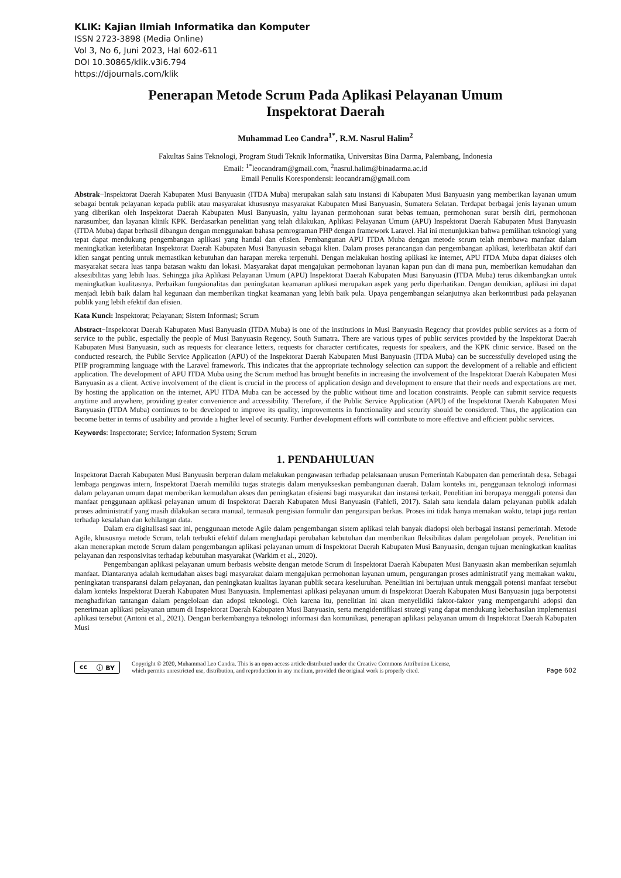KLIK: Kajian Ilmiah Informatika dan Komputer
ISSN 2723-3898 (Media Online)
Vol 3, No 6, Juni 2023, Hal 602-611
DOI 10.30865/klik.v3i6.794
https://djournals.com/klik
Penerapan Metode Scrum Pada Aplikasi Pelayanan Umum
Inspektorat Daerah
Muhammad Leo Candra<sup>1*</sup>, R.M. Nasrul Halim<sup>2</sup>
Fakultas Sains Teknologi, Program Studi Teknik Informatika, Universitas Bina Darma, Palembang, Indonesia
Email: <sup>1*</sup>leocandram@gmail.com, <sup>2</sup>nasrul.halim@binadarma.ac.id
Email Penulis Korespondensi: leocandram@gmail.com
Abstrak−Inspektorat Daerah Kabupaten Musi Banyuasin (ITDA Muba) merupakan salah satu instansi di Kabupaten Musi Banyuasin yang memberikan layanan umum sebagai bentuk pelayanan kepada publik atau masyarakat khususnya masyarakat Kabupaten Musi Banyuasin, Sumatera Selatan. Terdapat berbagai jenis layanan umum yang diberikan oleh Inspektorat Daerah Kabupaten Musi Banyuasin, yaitu layanan permohonan surat bebas temuan, permohonan surat bersih diri, permohonan narasumber, dan layanan klinik KPK. Berdasarkan penelitian yang telah dilakukan, Aplikasi Pelayanan Umum (APU) Inspektorat Daerah Kabupaten Musi Banyuasin (ITDA Muba) dapat berhasil dibangun dengan menggunakan bahasa pemrograman PHP dengan framework Laravel. Hal ini menunjukkan bahwa pemilihan teknologi yang tepat dapat mendukung pengembangan aplikasi yang handal dan efisien. Pembangunan APU ITDA Muba dengan metode scrum telah membawa manfaat dalam meningkatkan keterlibatan Inspektorat Daerah Kabupaten Musi Banyuasin sebagai klien. Dalam proses perancangan dan pengembangan aplikasi, keterlibatan aktif dari klien sangat penting untuk memastikan kebutuhan dan harapan mereka terpenuhi. Dengan melakukan hosting aplikasi ke internet, APU ITDA Muba dapat diakses oleh masyarakat secara luas tanpa batasan waktu dan lokasi. Masyarakat dapat mengajukan permohonan layanan kapan pun dan di mana pun, memberikan kemudahan dan aksesibilitas yang lebih luas. Sehingga jika Aplikasi Pelayanan Umum (APU) Inspektorat Daerah Kabupaten Musi Banyuasin (ITDA Muba) terus dikembangkan untuk meningkatkan kualitasnya. Perbaikan fungsionalitas dan peningkatan keamanan aplikasi merupakan aspek yang perlu diperhatikan. Dengan demikian, aplikasi ini dapat menjadi lebih baik dalam hal kegunaan dan memberikan tingkat keamanan yang lebih baik pula. Upaya pengembangan selanjutnya akan berkontribusi pada pelayanan publik yang lebih efektif dan efisien.
Kata Kunci: Inspektorat; Pelayanan; Sistem Informasi; Scrum
Abstract−Inspektorat Daerah Kabupaten Musi Banyuasin (ITDA Muba) is one of the institutions in Musi Banyuasin Regency that provides public services as a form of service to the public, especially the people of Musi Banyuasin Regency, South Sumatra. There are various types of public services provided by the Inspektorat Daerah Kabupaten Musi Banyuasin, such as requests for clearance letters, requests for character certificates, requests for speakers, and the KPK clinic service. Based on the conducted research, the Public Service Application (APU) of the Inspektorat Daerah Kabupaten Musi Banyuasin (ITDA Muba) can be successfully developed using the PHP programming language with the Laravel framework. This indicates that the appropriate technology selection can support the development of a reliable and efficient application. The development of APU ITDA Muba using the Scrum method has brought benefits in increasing the involvement of the Inspektorat Daerah Kabupaten Musi Banyuasin as a client. Active involvement of the client is crucial in the process of application design and development to ensure that their needs and expectations are met. By hosting the application on the internet, APU ITDA Muba can be accessed by the public without time and location constraints. People can submit service requests anytime and anywhere, providing greater convenience and accessibility. Therefore, if the Public Service Application (APU) of the Inspektorat Daerah Kabupaten Musi Banyuasin (ITDA Muba) continues to be developed to improve its quality, improvements in functionality and security should be considered. Thus, the application can become better in terms of usability and provide a higher level of security. Further development efforts will contribute to more effective and efficient public services.
Keywords: Inspectorate; Service; Information System; Scrum
1. PENDAHULUAN
Inspektorat Daerah Kabupaten Musi Banyuasin berperan dalam melakukan pengawasan terhadap pelaksanaan urusan Pemerintah Kabupaten dan pemerintah desa. Sebagai lembaga pengawas intern, Inspektorat Daerah memiliki tugas strategis dalam menyukseskan pembangunan daerah. Dalam konteks ini, penggunaan teknologi informasi dalam pelayanan umum dapat memberikan kemudahan akses dan peningkatan efisiensi bagi masyarakat dan instansi terkait. Penelitian ini berupaya menggali potensi dan manfaat penggunaan aplikasi pelayanan umum di Inspektorat Daerah Kabupaten Musi Banyuasin (Fahlefi, 2017). Salah satu kendala dalam pelayanan publik adalah proses administratif yang masih dilakukan secara manual, termasuk pengisian formulir dan pengarsipan berkas. Proses ini tidak hanya memakan waktu, tetapi juga rentan terhadap kesalahan dan kehilangan data.
Dalam era digitalisasi saat ini, penggunaan metode Agile dalam pengembangan sistem aplikasi telah banyak diadopsi oleh berbagai instansi pemerintah. Metode Agile, khususnya metode Scrum, telah terbukti efektif dalam menghadapi perubahan kebutuhan dan memberikan fleksibilitas dalam pengelolaan proyek. Penelitian ini akan menerapkan metode Scrum dalam pengembangan aplikasi pelayanan umum di Inspektorat Daerah Kabupaten Musi Banyuasin, dengan tujuan meningkatkan kualitas pelayanan dan responsivitas terhadap kebutuhan masyarakat (Warkim et al., 2020).
Pengembangan aplikasi pelayanan umum berbasis website dengan metode Scrum di Inspektorat Daerah Kabupaten Musi Banyuasin akan memberikan sejumlah manfaat. Diantaranya adalah kemudahan akses bagi masyarakat dalam mengajukan permohonan layanan umum, pengurangan proses administratif yang memakan waktu, peningkatan transparansi dalam pelayanan, dan peningkatan kualitas layanan publik secara keseluruhan. Penelitian ini bertujuan untuk menggali potensi manfaat tersebut dalam konteks Inspektorat Daerah Kabupaten Musi Banyuasin. Implementasi aplikasi pelayanan umum di Inspektorat Daerah Kabupaten Musi Banyuasin juga berpotensi menghadirkan tantangan dalam pengelolaan dan adopsi teknologi. Oleh karena itu, penelitian ini akan menyelidiki faktor-faktor yang mempengaruhi adopsi dan penerimaan aplikasi pelayanan umum di Inspektorat Daerah Kabupaten Musi Banyuasin, serta mengidentifikasi strategi yang dapat mendukung keberhasilan implementasi aplikasi tersebut (Antoni et al., 2021). Dengan berkembangnya teknologi informasi dan komunikasi, penerapan aplikasi pelayanan umum di Inspektorat Daerah Kabupaten Musi
cc ⓘ BY
Copyright © 2020, Muhammad Leo Candra. This is an open access article distributed under the Creative Commons Attribution License,
which permits unrestricted use, distribution, and reproduction in any medium, provided the original work is properly cited.
Page 602